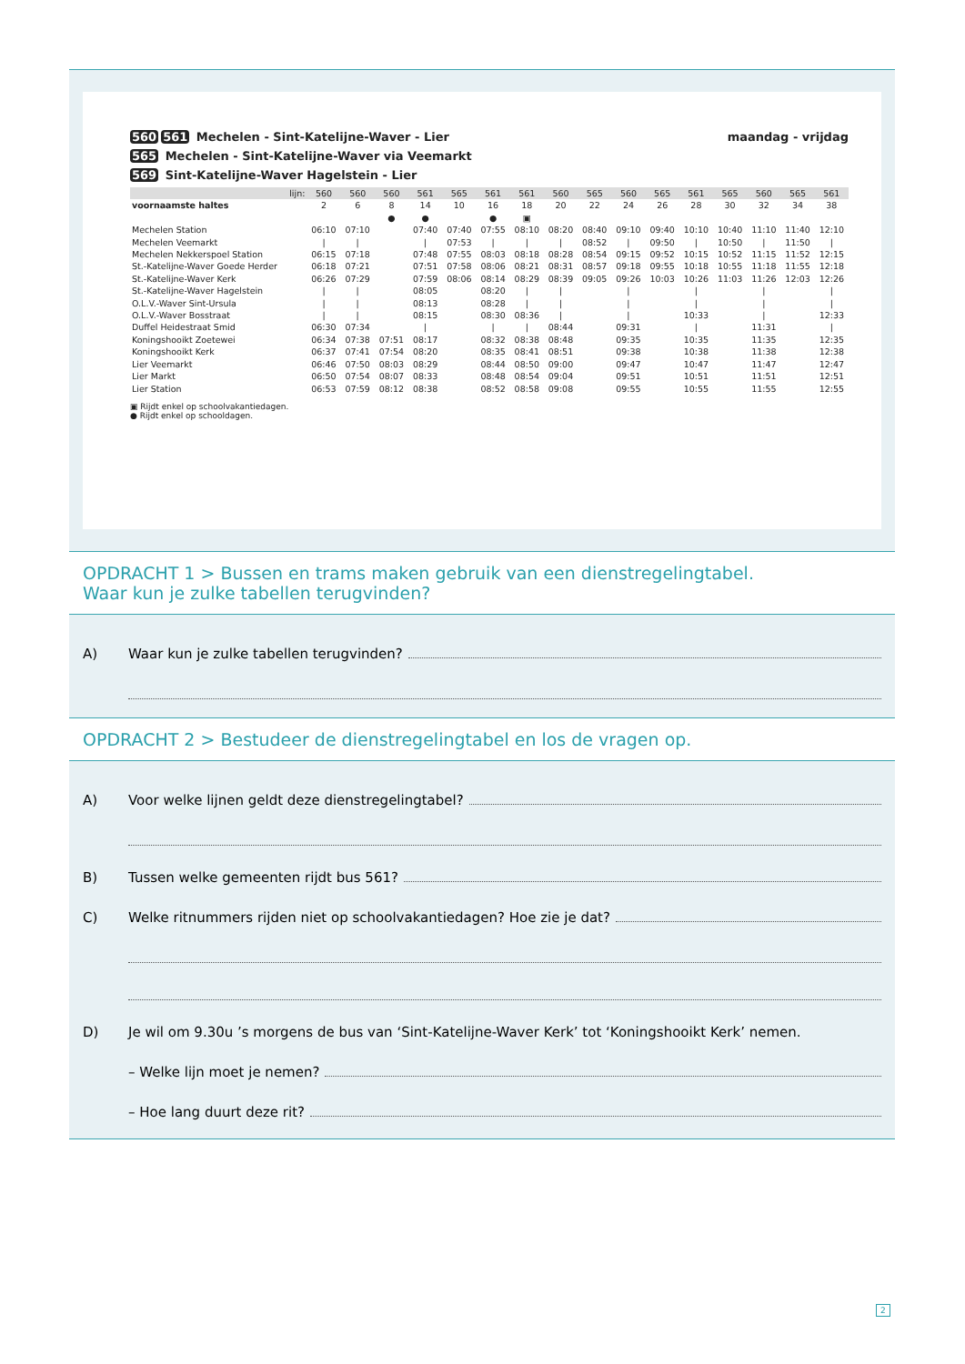560 561 Mechelen - Sint-Katelijne-Waver - Lier maandag - vrijdag
565 Mechelen - Sint-Katelijne-Waver via Veemarkt
569 Sint-Katelijne-Waver Hagelstein - Lier
| lijn: | 560 | 560 | 560 | 561 | 565 | 561 | 561 | 560 | 565 | 560 | 565 | 561 | 565 | 560 | 565 | 561 |
| --- | --- | --- | --- | --- | --- | --- | --- | --- | --- | --- | --- | --- | --- | --- | --- | --- |
| voornaamste haltes | 2 | 6 | 8 | 14 | 10 | 16 | 18 | 20 | 22 | 24 | 26 | 28 | 30 | 32 | 34 | 38 |
| | | | ● | ● | | ● | ▣ | | | | | | | | | |
| Mechelen Station | 06:10 | 07:10 | | 07:40 | 07:40 | 07:55 | 08:10 | 08:20 | 08:40 | 09:10 | 09:40 | 10:10 | 10:40 | 11:10 | 11:40 | 12:10 |
| Mechelen Veemarkt | / | / | | / | 07:53 | / | / | / | 08:52 | / | 09:50 | / | 10:50 | / | 11:50 | / |
| Mechelen Nekkerspoel Station | 06:15 | 07:18 | | 07:48 | 07:55 | 08:03 | 08:18 | 08:28 | 08:54 | 09:15 | 09:52 | 10:15 | 10:52 | 11:15 | 11:52 | 12:15 |
| St.-Katelijne-Waver Goede Herder | 06:18 | 07:21 | | 07:51 | 07:58 | 08:06 | 08:21 | 08:31 | 08:57 | 09:18 | 09:55 | 10:18 | 10:55 | 11:18 | 11:55 | 12:18 |
| St.-Katelijne-Waver Kerk | 06:26 | 07:29 | | 07:59 | 08:06 | 08:14 | 08:29 | 08:39 | 09:05 | 09:26 | 10:03 | 10:26 | 11:03 | 11:26 | 12:03 | 12:26 |
| St.-Katelijne-Waver Hagelstein | / | / | | 08:05 | | 08:20 | / | / | | / | | / | | / | | / |
| O.L.V.-Waver Sint-Ursula | / | / | | 08:13 | | 08:28 | / | / | | / | | / | | / | | / |
| O.L.V.-Waver Bosstraat | / | / | | 08:15 | | 08:30 | 08:36 | / | | / | | 10:33 | | / | | 12:33 |
| Duffel Heidestraat Smid | 06:30 | 07:34 | | / | | / | / | 08:44 | | 09:31 | | / | | 11:31 | | / |
| Koningshooikt Zoetewei | 06:34 | 07:38 | 07:51 | 08:17 | | 08:32 | 08:38 | 08:48 | | 09:35 | | 10:35 | | 11:35 | | 12:35 |
| Koningshooikt Kerk | 06:37 | 07:41 | 07:54 | 08:20 | | 08:35 | 08:41 | 08:51 | | 09:38 | | 10:38 | | 11:38 | | 12:38 |
| Lier Veemarkt | 06:46 | 07:50 | 08:03 | 08:29 | | 08:44 | 08:50 | 09:00 | | 09:47 | | 10:47 | | 11:47 | | 12:47 |
| Lier Markt | 06:50 | 07:54 | 08:07 | 08:33 | | 08:48 | 08:54 | 09:04 | | 09:51 | | 10:51 | | 11:51 | | 12:51 |
| Lier Station | 06:53 | 07:59 | 08:12 | 08:38 | | 08:52 | 08:58 | 09:08 | | 09:55 | | 10:55 | | 11:55 | | 12:55 |
▣ Rijdt enkel op schoolvakantiedagen.
● Rijdt enkel op schooldagen.
OPDRACHT 1 > Bussen en trams maken gebruik van een dienstregelingtabel.
Waar kun je zulke tabellen terugvinden?
A) Waar kun je zulke tabellen terugvinden?
OPDRACHT 2 > Bestudeer de dienstregelingtabel en los de vragen op.
A) Voor welke lijnen geldt deze dienstregelingtabel?
B) Tussen welke gemeenten rijdt bus 561?
C) Welke ritnummers rijden niet op schoolvakantiedagen? Hoe zie je dat?
D) Je wil om 9.30u ’s morgens de bus van ‘Sint-Katelijne-Waver Kerk’ tot ‘Koningshooikt Kerk’ nemen.
– Welke lijn moet je nemen?
– Hoe lang duurt deze rit?
2